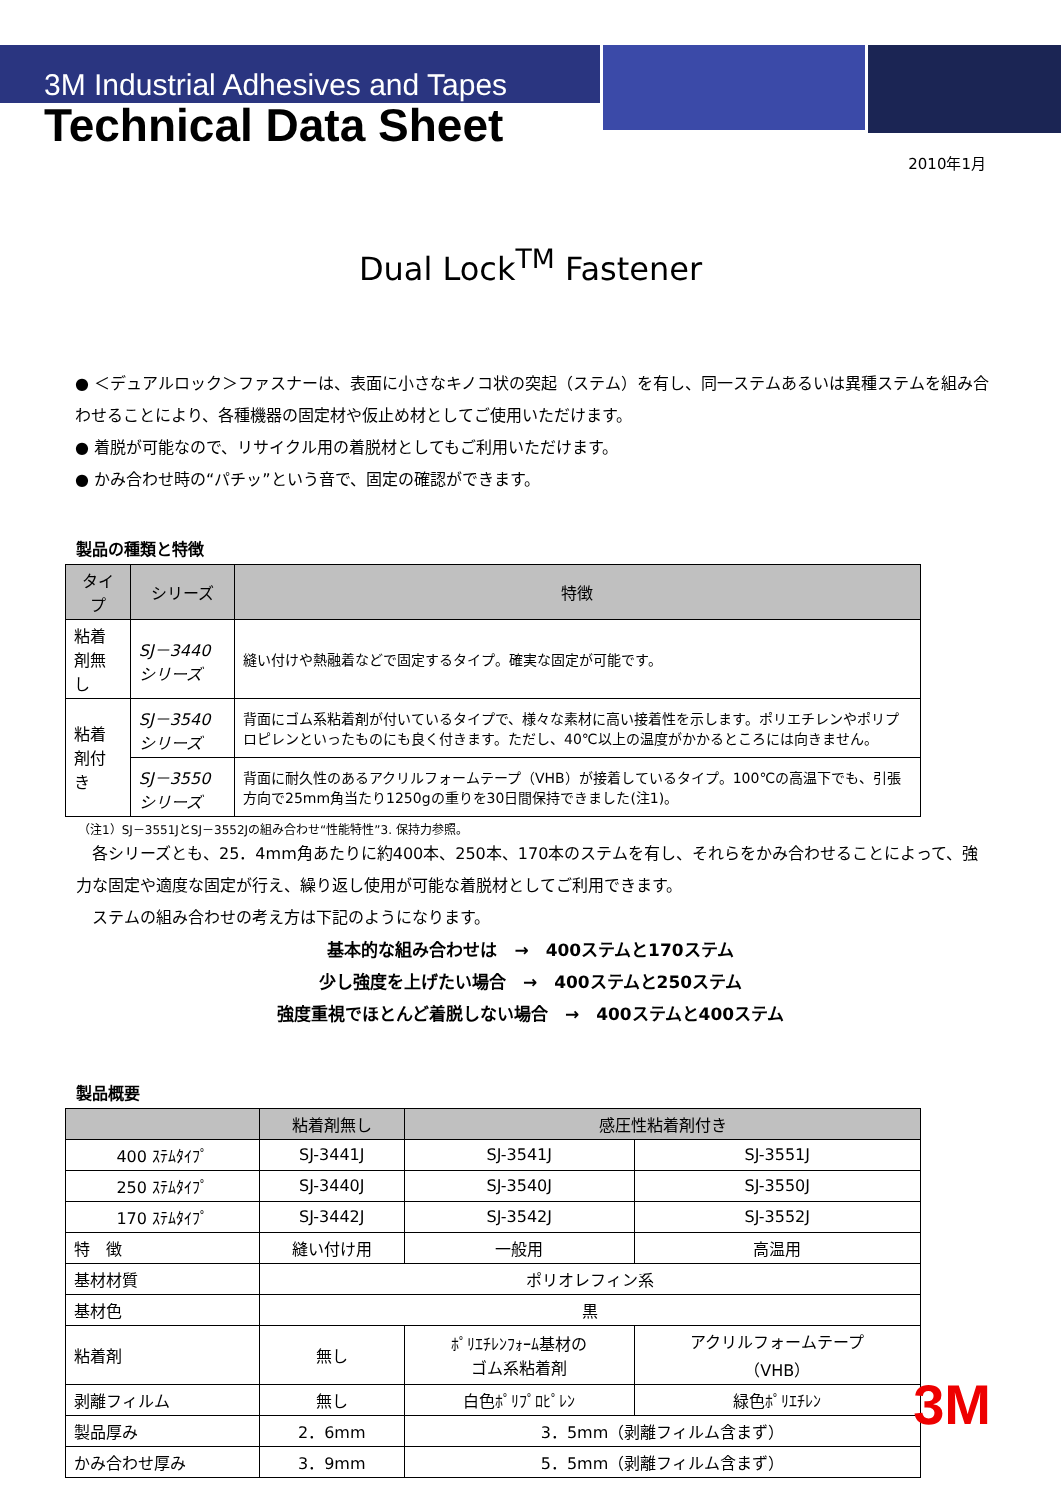3M Industrial Adhesives and Tapes
Technical Data Sheet
2010年1月
Dual Lock<sup>TM</sup> Fastener
● ＜デュアルロック＞ファスナーは、表面に小さなキノコ状の突起（ステム）を有し、同一ステムあるいは異種ステムを組み合わせることにより、各種機器の固定材や仮止め材としてご使用いただけます。
● 着脱が可能なので、リサイクル用の着脱材としてもご利用いただけます。
● かみ合わせ時の“パチッ”という音で、固定の確認ができます。
製品の種類と特徴
| タイプ | シリーズ | 特徴 |
| --- | --- | --- |
| 粘着剤無し | SJ－3440シリーズ | 縫い付けや熱融着などで固定するタイプ。確実な固定が可能です。 |
| 粘着剤付き | SJ－3540シリーズ | 背面にゴム系粘着剤が付いているタイプで、様々な素材に高い接着性を示します。ポリエチレンやポリプロピレンといったものにも良く付きます。ただし、40℃以上の温度がかかるところには向きません。 |
| | SJ－3550シリーズ | 背面に耐久性のあるアクリルフォームテープ（VHB）が接着しているタイプ。100℃の高温下でも、引張方向で25mm角当たり1250gの重りを30日間保持できました(注1)。 |
（注1）SJ－3551JとSJ－3552Jの組み合わせ“性能特性”3. 保持力参照。
　各シリーズとも、25．4mm角あたりに約400本、250本、170本のステムを有し、それらをかみ合わせることによって、強力な固定や適度な固定が行え、繰り返し使用が可能な着脱材としてご利用できます。
　ステムの組み合わせの考え方は下記のようになります。
基本的な組み合わせは　→　400ステムと170ステム
少し強度を上げたい場合　→　400ステムと250ステム
強度重視でほとんど着脱しない場合　→　400ステムと400ステム
製品概要
| | 粘着剤無し | 感圧性粘着剤付き | |
| --- | --- | --- | --- |
| 400 ｽﾃﾑﾀｲﾌﾟ | SJ-3441J | SJ-3541J | SJ-3551J |
| 250 ｽﾃﾑﾀｲﾌﾟ | SJ-3440J | SJ-3540J | SJ-3550J |
| 170 ｽﾃﾑﾀｲﾌﾟ | SJ-3442J | SJ-3542J | SJ-3552J |
| 特 徴 | 縫い付け用 | 一般用 | 高温用 |
| 基材材質 | ポリオレフィン系 | | |
| 基材色 | 黒 | | |
| 粘着剤 | 無し | ﾎﾟﾘｴﾁﾚﾝﾌｫｰﾑ基材の ゴム系粘着剤 | アクリルフォームテープ （VHB） |
| 剥離フィルム | 無し | 白色ﾎﾟﾘﾌﾟﾛﾋﾟﾚﾝ | 緑色ﾎﾟﾘｴﾁﾚﾝ |
| 製品厚み | 2．6mm | 3．5mm（剥離フィルム含まず） | |
| かみ合わせ厚み | 3．9mm | 5．5mm（剥離フィルム含まず） | |
3M